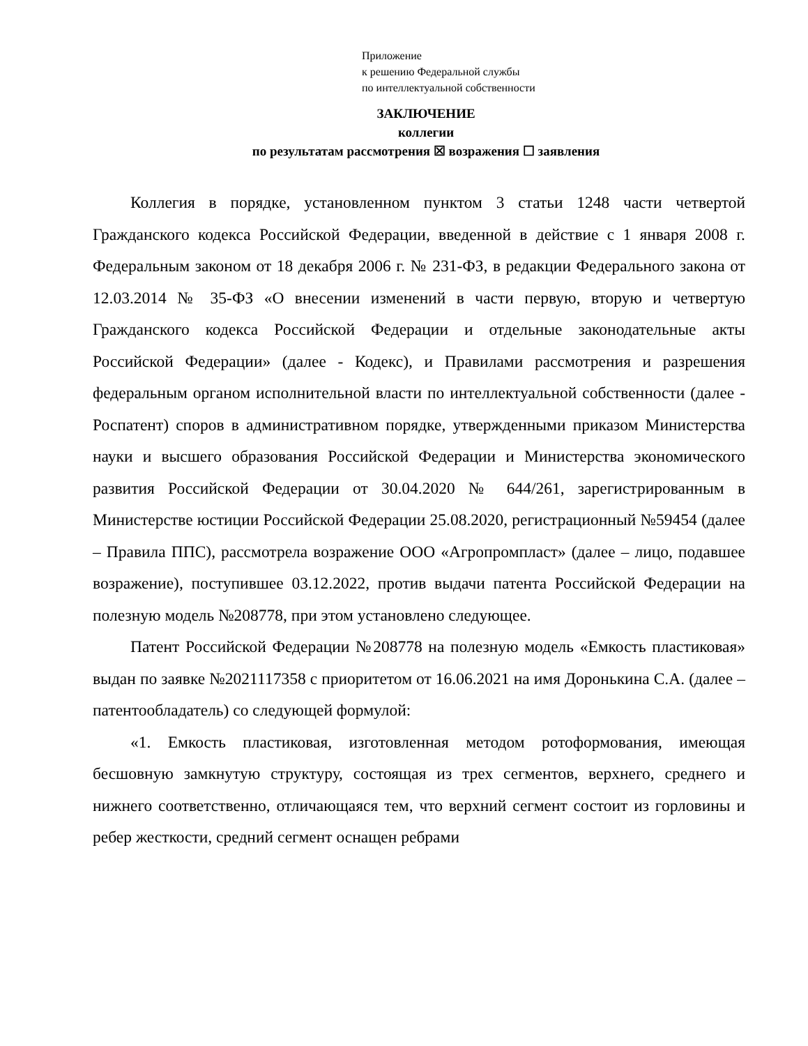Приложение
к решению Федеральной службы
по интеллектуальной собственности
ЗАКЛЮЧЕНИЕ
коллегии
по результатам рассмотрения ☒ возражения ☐ заявления
Коллегия в порядке, установленном пунктом 3 статьи 1248 части четвертой Гражданского кодекса Российской Федерации, введенной в действие с 1 января 2008 г. Федеральным законом от 18 декабря 2006 г. № 231-ФЗ, в редакции Федерального закона от 12.03.2014 № 35-ФЗ «О внесении изменений в части первую, вторую и четвертую Гражданского кодекса Российской Федерации и отдельные законодательные акты Российской Федерации» (далее - Кодекс), и Правилами рассмотрения и разрешения федеральным органом исполнительной власти по интеллектуальной собственности (далее - Роспатент) споров в административном порядке, утвержденными приказом Министерства науки и высшего образования Российской Федерации и Министерства экономического развития Российской Федерации от 30.04.2020 № 644/261, зарегистрированным в Министерстве юстиции Российской Федерации 25.08.2020, регистрационный №59454 (далее – Правила ППС), рассмотрела возражение ООО «Агропромпласт» (далее – лицо, подавшее возражение), поступившее 03.12.2022, против выдачи патента Российской Федерации на полезную модель №208778, при этом установлено следующее.
Патент Российской Федерации №208778 на полезную модель «Емкость пластиковая» выдан по заявке №2021117358 с приоритетом от 16.06.2021 на имя Доронькина С.А. (далее – патентообладатель) со следующей формулой:
«1. Емкость пластиковая, изготовленная методом ротоформования, имеющая бесшовную замкнутую структуру, состоящая из трех сегментов, верхнего, среднего и нижнего соответственно, отличающаяся тем, что верхний сегмент состоит из горловины и ребер жесткости, средний сегмент оснащен ребрами